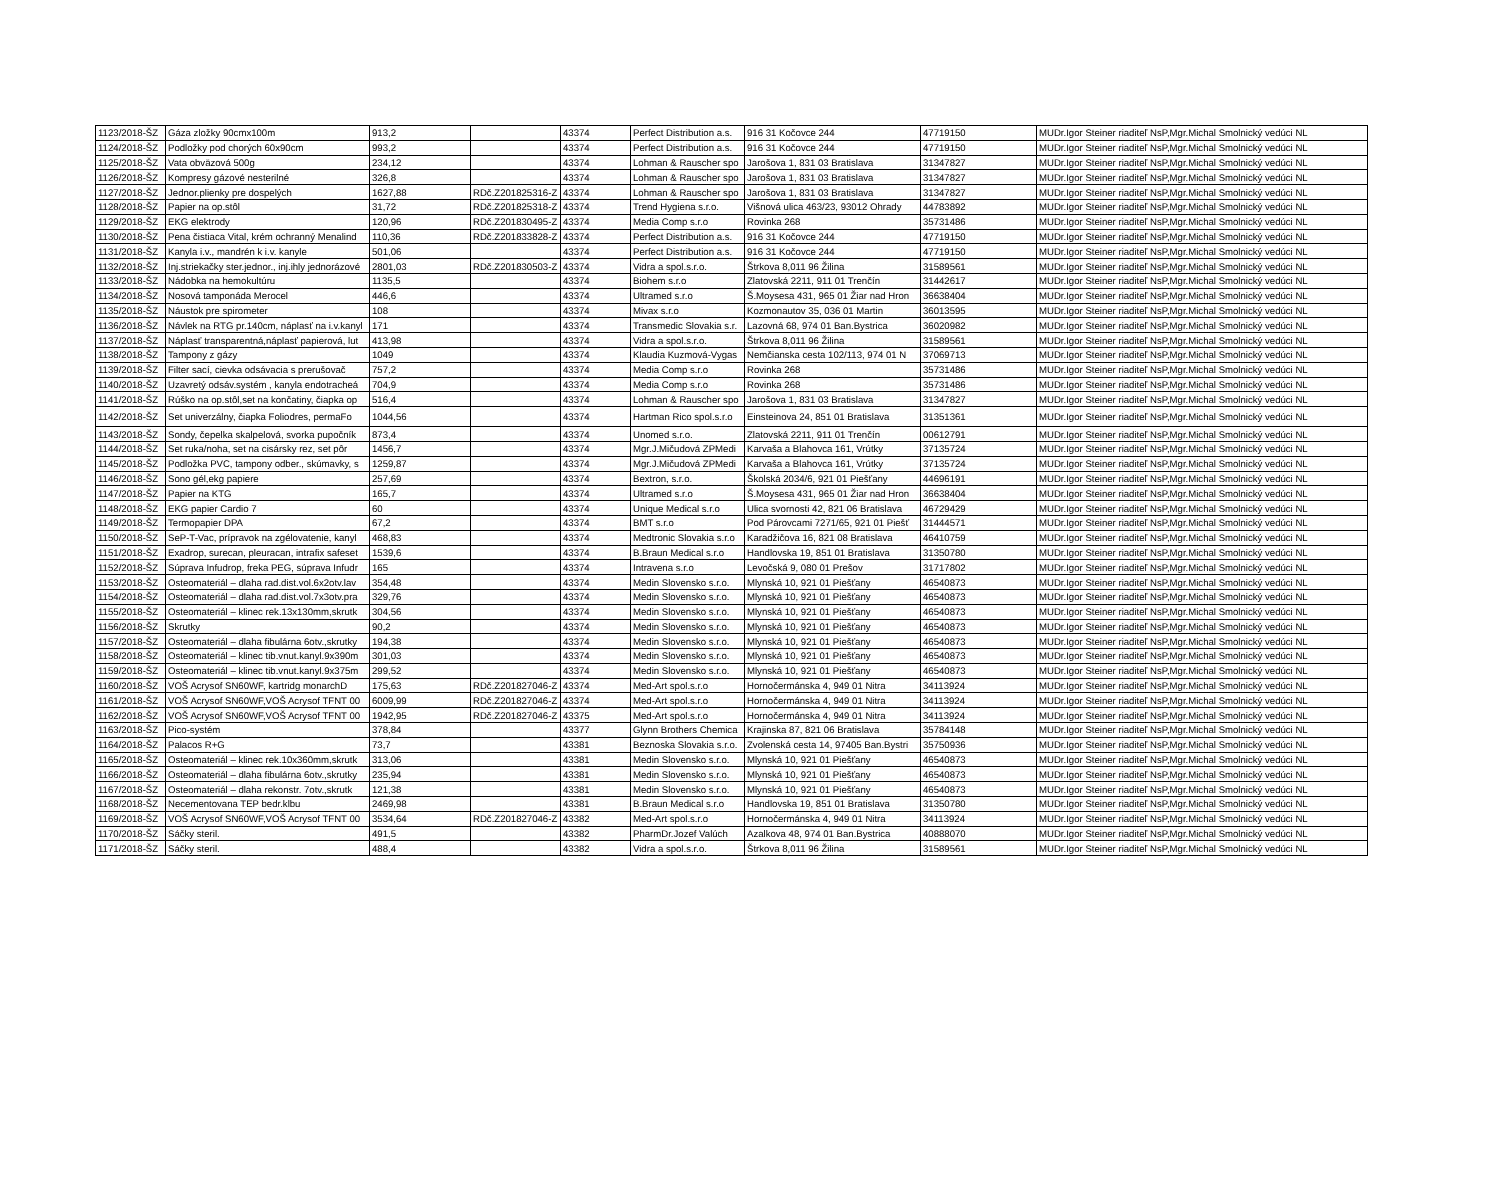| 1123/2018-ŠZ | Gáza zložky 90cmx100m | 913,2 | | 43374 | Perfect Distribution a.s. | 916 31 Kočovce 244 | 47719150 | MUDr.Igor Steiner riaditeľ NsP,Mgr.Michal Smolnický vedúci NL |
| 1124/2018-ŠZ | Podložky pod chorých 60x90cm | 993,2 | | 43374 | Perfect Distribution a.s. | 916 31 Kočovce 244 | 47719150 | MUDr.Igor Steiner riaditeľ NsP,Mgr.Michal Smolnický vedúci NL |
| 1125/2018-ŠZ | Vata obväzová 500g | 234,12 | | 43374 | Lohman & Rauscher spo | Jarošova 1, 831 03 Bratislava | 31347827 | MUDr.Igor Steiner riaditeľ NsP,Mgr.Michal Smolnický vedúci NL |
| 1126/2018-ŠZ | Kompresy gázové nesterilné | 326,8 | | 43374 | Lohman & Rauscher spo | Jarošova 1, 831 03 Bratislava | 31347827 | MUDr.Igor Steiner riaditeľ NsP,Mgr.Michal Smolnický vedúci NL |
| 1127/2018-ŠZ | Jednor.plienky pre dospelých | 1627,88 | RDč.Z201825316-Z | 43374 | Lohman & Rauscher spo | Jarošova 1, 831 03 Bratislava | 31347827 | MUDr.Igor Steiner riaditeľ NsP,Mgr.Michal Smolnický vedúci NL |
| 1128/2018-ŠZ | Papier na op.stôl | 31,72 | RDč.Z201825318-Z | 43374 | Trend Hygiena s.r.o. | Višnová ulica 463/23, 93012 Ohrady | 44783892 | MUDr.Igor Steiner riaditeľ NsP,Mgr.Michal Smolnický vedúci NL |
| 1129/2018-ŠZ | EKG elektrody | 120,96 | RDč.Z201830495-Z | 43374 | Media Comp s.r.o | Rovinka 268 | 35731486 | MUDr.Igor Steiner riaditeľ NsP,Mgr.Michal Smolnický vedúci NL |
| 1130/2018-ŠZ | Pena čistiaca Vital, krém ochranný Menalind | 110,36 | RDč.Z201833828-Z | 43374 | Perfect Distribution a.s. | 916 31 Kočovce 244 | 47719150 | MUDr.Igor Steiner riaditeľ NsP,Mgr.Michal Smolnický vedúci NL |
| 1131/2018-ŠZ | Kanyla i.v., mandrén k i.v. kanyle | 501,06 | | 43374 | Perfect Distribution a.s. | 916 31 Kočovce 244 | 47719150 | MUDr.Igor Steiner riaditeľ NsP,Mgr.Michal Smolnický vedúci NL |
| 1132/2018-ŠZ | Inj.striekačky ster.jednor., inj.ihly jednorázové | 2801,03 | RDč.Z201830503-Z | 43374 | Vidra a spol.s.r.o. | Štrkova 8,011 96 Žilina | 31589561 | MUDr.Igor Steiner riaditeľ NsP,Mgr.Michal Smolnický vedúci NL |
| 1133/2018-ŠZ | Nádobka na hemokultúru | 1135,5 | | 43374 | Biohem s.r.o | Zlatovská 2211, 911 01 Trenčín | 31442617 | MUDr.Igor Steiner riaditeľ NsP,Mgr.Michal Smolnický vedúci NL |
| 1134/2018-ŠZ | Nosová tamponáda Merocel | 446,6 | | 43374 | Ultramed s.r.o | Š.Moysesa 431, 965 01 Žiar nad Hron | 36638404 | MUDr.Igor Steiner riaditeľ NsP,Mgr.Michal Smolnický vedúci NL |
| 1135/2018-ŠZ | Náustok pre spirometer | 108 | | 43374 | Mivax s.r.o | Kozmonautov 35, 036 01 Martin | 36013595 | MUDr.Igor Steiner riaditeľ NsP,Mgr.Michal Smolnický vedúci NL |
| 1136/2018-ŠZ | Návlek na RTG pr.140cm, náplasť na i.v.kanyl | 171 | | 43374 | Transmedic Slovakia s.r. | Lazovná 68, 974 01 Ban.Bystrica | 36020982 | MUDr.Igor Steiner riaditeľ NsP,Mgr.Michal Smolnický vedúci NL |
| 1137/2018-ŠZ | Náplasť transparentná,náplasť papierová, lut | 413,98 | | 43374 | Vidra a spol.s.r.o. | Štrkova 8,011 96 Žilina | 31589561 | MUDr.Igor Steiner riaditeľ NsP,Mgr.Michal Smolnický vedúci NL |
| 1138/2018-ŠZ | Tampony z gázy | 1049 | | 43374 | Klaudia Kuzmová-Vygas | Nemčianska cesta 102/113, 974 01 N | 37069713 | MUDr.Igor Steiner riaditeľ NsP,Mgr.Michal Smolnický vedúci NL |
| 1139/2018-ŠZ | Filter sací, cievka odsávacia s prerušovač | 757,2 | | 43374 | Media Comp s.r.o | Rovinka 268 | 35731486 | MUDr.Igor Steiner riaditeľ NsP,Mgr.Michal Smolnický vedúci NL |
| 1140/2018-ŠZ | Uzavretý odsáv.systém , kanyla endotracheá | 704,9 | | 43374 | Media Comp s.r.o | Rovinka 268 | 35731486 | MUDr.Igor Steiner riaditeľ NsP,Mgr.Michal Smolnický vedúci NL |
| 1141/2018-ŠZ | Rúško na op.stôl,set na končatiny, čiapka op | 516,4 | | 43374 | Lohman & Rauscher spo | Jarošova 1, 831 03 Bratislava | 31347827 | MUDr.Igor Steiner riaditeľ NsP,Mgr.Michal Smolnický vedúci NL |
| 1142/2018-ŠZ | Set univerzálny, čiapka Foliodres, permaFo | 1044,56 | | 43374 | Hartman Rico spol.s.r.o | Einsteinova 24, 851 01 Bratislava | 31351361 | MUDr.Igor Steiner riaditeľ NsP,Mgr.Michal Smolnický vedúci NL |
| 1143/2018-ŠZ | Sondy, čepelka skalpelová, svorka pupočník | 873,4 | | 43374 | Unomed s.r.o. | Zlatovská 2211, 911 01 Trenčín | 00612791 | MUDr.Igor Steiner riaditeľ NsP,Mgr.Michal Smolnický vedúci NL |
| 1144/2018-ŠZ | Set ruka/noha, set na cisársky rez, set pôr | 1456,7 | | 43374 | Mgr.J.Mičudová ZPMedi | Karvaša a Blahovca 161, Vrútky | 37135724 | MUDr.Igor Steiner riaditeľ NsP,Mgr.Michal Smolnický vedúci NL |
| 1145/2018-ŠZ | Podložka PVC, tampony odber., skúmavky, s | 1259,87 | | 43374 | Mgr.J.Mičudová ZPMedi | Karvaša a Blahovca 161, Vrútky | 37135724 | MUDr.Igor Steiner riaditeľ NsP,Mgr.Michal Smolnický vedúci NL |
| 1146/2018-ŠZ | Sono gél,ekg papiere | 257,69 | | 43374 | Bextron, s.r.o. | Školská 2034/6, 921 01 Piešťany | 44696191 | MUDr.Igor Steiner riaditeľ NsP,Mgr.Michal Smolnický vedúci NL |
| 1147/2018-ŠZ | Papier na KTG | 165,7 | | 43374 | Ultramed s.r.o | Š.Moysesa 431, 965 01 Žiar nad Hron | 36638404 | MUDr.Igor Steiner riaditeľ NsP,Mgr.Michal Smolnický vedúci NL |
| 1148/2018-ŠZ | EKG papier Cardio 7 | 60 | | 43374 | Unique Medical s.r.o | Ulica svornosti 42, 821 06 Bratislava | 46729429 | MUDr.Igor Steiner riaditeľ NsP,Mgr.Michal Smolnický vedúci NL |
| 1149/2018-ŠZ | Termopapier DPA | 67,2 | | 43374 | BMT s.r.o | Pod Párovcami 7271/65, 921 01 Piešť | 31444571 | MUDr.Igor Steiner riaditeľ NsP,Mgr.Michal Smolnický vedúci NL |
| 1150/2018-ŠZ | SeP-T-Vac, prípravok na zgélovatenie, kanyl | 468,83 | | 43374 | Medtronic Slovakia s.r.o | Karadžičova 16, 821 08 Bratislava | 46410759 | MUDr.Igor Steiner riaditeľ NsP,Mgr.Michal Smolnický vedúci NL |
| 1151/2018-ŠZ | Exadrop, surecan, pleuracan, intrafix safeset | 1539,6 | | 43374 | B.Braun Medical s.r.o | Handlovska 19, 851 01 Bratislava | 31350780 | MUDr.Igor Steiner riaditeľ NsP,Mgr.Michal Smolnický vedúci NL |
| 1152/2018-ŠZ | Súprava Infudrop, freka PEG, súprava Infudr | 165 | | 43374 | Intravena s.r.o | Levočská 9, 080 01 Prešov | 31717802 | MUDr.Igor Steiner riaditeľ NsP,Mgr.Michal Smolnický vedúci NL |
| 1153/2018-ŠZ | Osteomateriál – dlaha rad.dist.vol.6x2otv.lav | 354,48 | | 43374 | Medin Slovensko s.r.o. | Mlynská 10, 921 01 Piešťany | 46540873 | MUDr.Igor Steiner riaditeľ NsP,Mgr.Michal Smolnický vedúci NL |
| 1154/2018-ŠZ | Osteomateriál – dlaha rad.dist.vol.7x3otv.pra | 329,76 | | 43374 | Medin Slovensko s.r.o. | Mlynská 10, 921 01 Piešťany | 46540873 | MUDr.Igor Steiner riaditeľ NsP,Mgr.Michal Smolnický vedúci NL |
| 1155/2018-ŠZ | Osteomateriál – klinec rek.13x130mm,skrutk | 304,56 | | 43374 | Medin Slovensko s.r.o. | Mlynská 10, 921 01 Piešťany | 46540873 | MUDr.Igor Steiner riaditeľ NsP,Mgr.Michal Smolnický vedúci NL |
| 1156/2018-ŠZ | Skrutky | 90,2 | | 43374 | Medin Slovensko s.r.o. | Mlynská 10, 921 01 Piešťany | 46540873 | MUDr.Igor Steiner riaditeľ NsP,Mgr.Michal Smolnický vedúci NL |
| 1157/2018-ŠZ | Osteomateriál – dlaha fibulárna 6otv.,skrutky | 194,38 | | 43374 | Medin Slovensko s.r.o. | Mlynská 10, 921 01 Piešťany | 46540873 | MUDr.Igor Steiner riaditeľ NsP,Mgr.Michal Smolnický vedúci NL |
| 1158/2018-ŠZ | Osteomateriál – klinec tib.vnut.kanyl.9x390m | 301,03 | | 43374 | Medin Slovensko s.r.o. | Mlynská 10, 921 01 Piešťany | 46540873 | MUDr.Igor Steiner riaditeľ NsP,Mgr.Michal Smolnický vedúci NL |
| 1159/2018-ŠZ | Osteomateriál – klinec tib.vnut.kanyl.9x375m | 299,52 | | 43374 | Medin Slovensko s.r.o. | Mlynská 10, 921 01 Piešťany | 46540873 | MUDr.Igor Steiner riaditeľ NsP,Mgr.Michal Smolnický vedúci NL |
| 1160/2018-ŠZ | VOŠ Acrysof SN60WF, kartridg monarchD | 175,63 | RDč.Z201827046-Z | 43374 | Med-Art spol.s.r.o | Hornočermánska 4, 949 01 Nitra | 34113924 | MUDr.Igor Steiner riaditeľ NsP,Mgr.Michal Smolnický vedúci NL |
| 1161/2018-ŠZ | VOŠ Acrysof SN60WF,VOŠ Acrysof TFNT 00 | 6009,99 | RDč.Z201827046-Z | 43374 | Med-Art spol.s.r.o | Hornočermánska 4, 949 01 Nitra | 34113924 | MUDr.Igor Steiner riaditeľ NsP,Mgr.Michal Smolnický vedúci NL |
| 1162/2018-ŠZ | VOŠ Acrysof SN60WF,VOŠ Acrysof TFNT 00 | 1942,95 | RDč.Z201827046-Z | 43375 | Med-Art spol.s.r.o | Hornočermánska 4, 949 01 Nitra | 34113924 | MUDr.Igor Steiner riaditeľ NsP,Mgr.Michal Smolnický vedúci NL |
| 1163/2018-ŠZ | Pico-systém | 378,84 | | 43377 | Glynn Brothers Chemica | Krajinska 87, 821 06 Bratislava | 35784148 | MUDr.Igor Steiner riaditeľ NsP,Mgr.Michal Smolnický vedúci NL |
| 1164/2018-ŠZ | Palacos R+G | 73,7 | | 43381 | Beznoska Slovakia s.r.o. | Zvolenská cesta 14, 97405 Ban.Bystri | 35750936 | MUDr.Igor Steiner riaditeľ NsP,Mgr.Michal Smolnický vedúci NL |
| 1165/2018-ŠZ | Osteomateriál – klinec rek.10x360mm,skrutk | 313,06 | | 43381 | Medin Slovensko s.r.o. | Mlynská 10, 921 01 Piešťany | 46540873 | MUDr.Igor Steiner riaditeľ NsP,Mgr.Michal Smolnický vedúci NL |
| 1166/2018-ŠZ | Osteomateriál – dlaha fibulárna 6otv.,skrutky | 235,94 | | 43381 | Medin Slovensko s.r.o. | Mlynská 10, 921 01 Piešťany | 46540873 | MUDr.Igor Steiner riaditeľ NsP,Mgr.Michal Smolnický vedúci NL |
| 1167/2018-ŠZ | Osteomateriál – dlaha rekonstr. 7otv.,skrutk | 121,38 | | 43381 | Medin Slovensko s.r.o. | Mlynská 10, 921 01 Piešťany | 46540873 | MUDr.Igor Steiner riaditeľ NsP,Mgr.Michal Smolnický vedúci NL |
| 1168/2018-ŠZ | Necementovana TEP bedr.klbu | 2469,98 | | 43381 | B.Braun Medical s.r.o | Handlovska 19, 851 01 Bratislava | 31350780 | MUDr.Igor Steiner riaditeľ NsP,Mgr.Michal Smolnický vedúci NL |
| 1169/2018-ŠZ | VOŠ Acrysof SN60WF,VOŠ Acrysof TFNT 00 | 3534,64 | RDč.Z201827046-Z | 43382 | Med-Art spol.s.r.o | Hornočermánska 4, 949 01 Nitra | 34113924 | MUDr.Igor Steiner riaditeľ NsP,Mgr.Michal Smolnický vedúci NL |
| 1170/2018-ŠZ | Sáčky steril. | 491,5 | | 43382 | PharmDr.Jozef Valúch | Azalkova 48, 974 01 Ban.Bystrica | 40888070 | MUDr.Igor Steiner riaditeľ NsP,Mgr.Michal Smolnický vedúci NL |
| 1171/2018-ŠZ | Sáčky steril. | 488,4 | | 43382 | Vidra a spol.s.r.o. | Štrkova 8,011 96 Žilina | 31589561 | MUDr.Igor Steiner riaditeľ NsP,Mgr.Michal Smolnický vedúci NL |